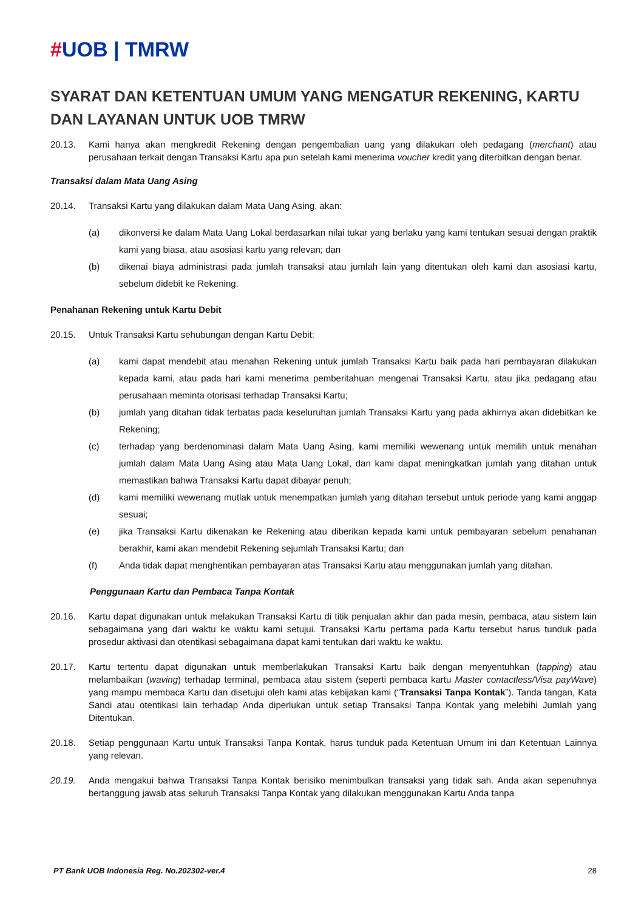#UOB | TMRW
SYARAT DAN KETENTUAN UMUM YANG MENGATUR REKENING, KARTU DAN LAYANAN UNTUK UOB TMRW
20.13. Kami hanya akan mengkredit Rekening dengan pengembalian uang yang dilakukan oleh pedagang (merchant) atau perusahaan terkait dengan Transaksi Kartu apa pun setelah kami menerima voucher kredit yang diterbitkan dengan benar.
Transaksi dalam Mata Uang Asing
20.14. Transaksi Kartu yang dilakukan dalam Mata Uang Asing, akan:
(a) dikonversi ke dalam Mata Uang Lokal berdasarkan nilai tukar yang berlaku yang kami tentukan sesuai dengan praktik kami yang biasa, atau asosiasi kartu yang relevan; dan
(b) dikenai biaya administrasi pada jumlah transaksi atau jumlah lain yang ditentukan oleh kami dan asosiasi kartu, sebelum didebit ke Rekening.
Penahanan Rekening untuk Kartu Debit
20.15. Untuk Transaksi Kartu sehubungan dengan Kartu Debit:
(a) kami dapat mendebit atau menahan Rekening untuk jumlah Transaksi Kartu baik pada hari pembayaran dilakukan kepada kami, atau pada hari kami menerima pemberitahuan mengenai Transaksi Kartu, atau jika pedagang atau perusahaan meminta otorisasi terhadap Transaksi Kartu;
(b) jumlah yang ditahan tidak terbatas pada keseluruhan jumlah Transaksi Kartu yang pada akhirnya akan didebitkan ke Rekening;
(c) terhadap yang berdenominasi dalam Mata Uang Asing, kami memiliki wewenang untuk memilih untuk menahan jumlah dalam Mata Uang Asing atau Mata Uang Lokal, dan kami dapat meningkatkan jumlah yang ditahan untuk memastikan bahwa Transaksi Kartu dapat dibayar penuh;
(d) kami memiliki wewenang mutlak untuk menempatkan jumlah yang ditahan tersebut untuk periode yang kami anggap sesuai;
(e) jika Transaksi Kartu dikenakan ke Rekening atau diberikan kepada kami untuk pembayaran sebelum penahanan berakhir, kami akan mendebit Rekening sejumlah Transaksi Kartu; dan
(f) Anda tidak dapat menghentikan pembayaran atas Transaksi Kartu atau menggunakan jumlah yang ditahan.
Penggunaan Kartu dan Pembaca Tanpa Kontak
20.16. Kartu dapat digunakan untuk melakukan Transaksi Kartu di titik penjualan akhir dan pada mesin, pembaca, atau sistem lain sebagaimana yang dari waktu ke waktu kami setujui. Transaksi Kartu pertama pada Kartu tersebut harus tunduk pada prosedur aktivasi dan otentikasi sebagaimana dapat kami tentukan dari waktu ke waktu.
20.17. Kartu tertentu dapat digunakan untuk memberlakukan Transaksi Kartu baik dengan menyentuhkan (tapping) atau melambaikan (waving) terhadap terminal, pembaca atau sistem (seperti pembaca kartu Master contactless/Visa payWave) yang mampu membaca Kartu dan disetujui oleh kami atas kebijakan kami (“Transaksi Tanpa Kontak”). Tanda tangan, Kata Sandi atau otentikasi lain terhadap Anda diperlukan untuk setiap Transaksi Tanpa Kontak yang melebihi Jumlah yang Ditentukan.
20.18. Setiap penggunaan Kartu untuk Transaksi Tanpa Kontak, harus tunduk pada Ketentuan Umum ini dan Ketentuan Lainnya yang relevan.
20.19. Anda mengakui bahwa Transaksi Tanpa Kontak berisiko menimbulkan transaksi yang tidak sah. Anda akan sepenuhnya bertanggung jawab atas seluruh Transaksi Tanpa Kontak yang dilakukan menggunakan Kartu Anda tanpa
PT Bank UOB Indonesia Reg. No.202302-ver.4 28